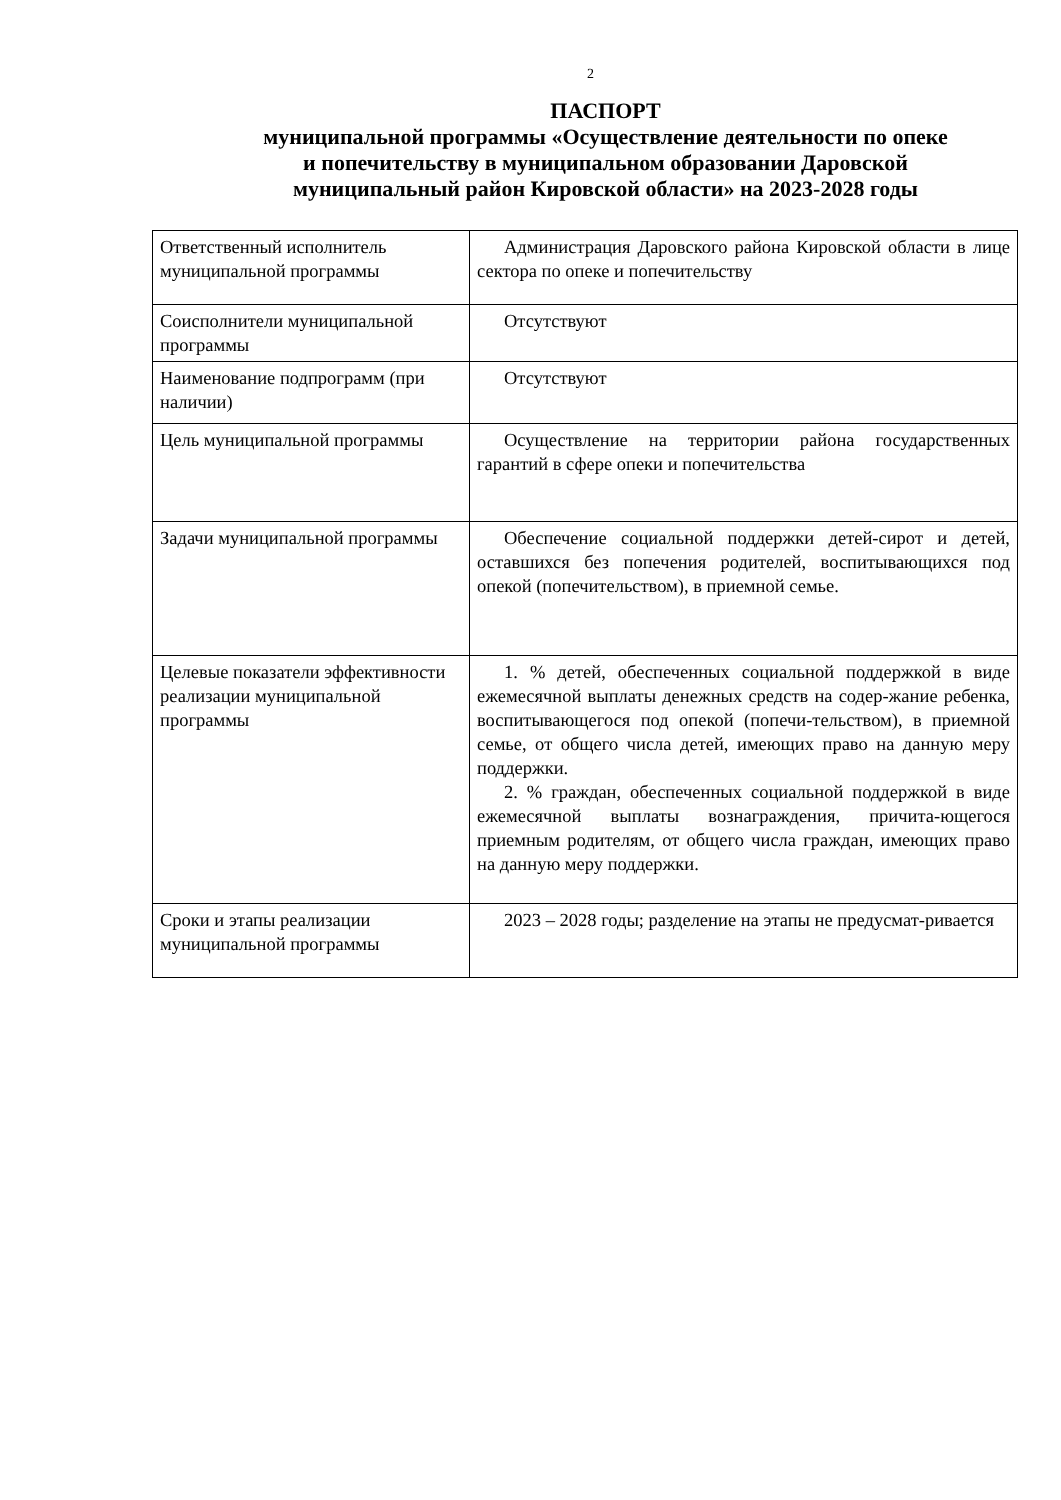2
ПАСПОРТ
муниципальной программы «Осуществление деятельности по опеке
и попечительству в муниципальном образовании Даровской
муниципальный район Кировской области» на 2023-2028 годы
| Ответственный исполнитель муниципальной программы | Администрация Даровского района Кировской области в лице сектора по опеке и попечительству |
| Соисполнители муниципальной программы | Отсутствуют |
| Наименование подпрограмм (при наличии) | Отсутствуют |
| Цель муниципальной программы | Осуществление на территории района государственных гарантий в сфере опеки и попечительства |
| Задачи муниципальной программы | Обеспечение социальной поддержки детей-сирот и детей, оставшихся без попечения родителей, воспитывающихся под опекой (попечительством), в приемной семье. |
| Целевые показатели эффективности реализации муниципальной программы | 1. % детей, обеспеченных социальной поддержкой в виде ежемесячной выплаты денежных средств на содер-жание ребенка, воспитывающегося под опекой (попечи-тельством), в приемной семье, от общего числа детей, имеющих право на данную меру поддержки. 2. % граждан, обеспеченных социальной поддержкой в виде ежемесячной выплаты вознаграждения, причита-ющегося приемным родителям, от общего числа граждан, имеющих право на данную меру поддержки. |
| Сроки и этапы реализации муниципальной программы | 2023 – 2028 годы; разделение на этапы не предусмат-ривается |